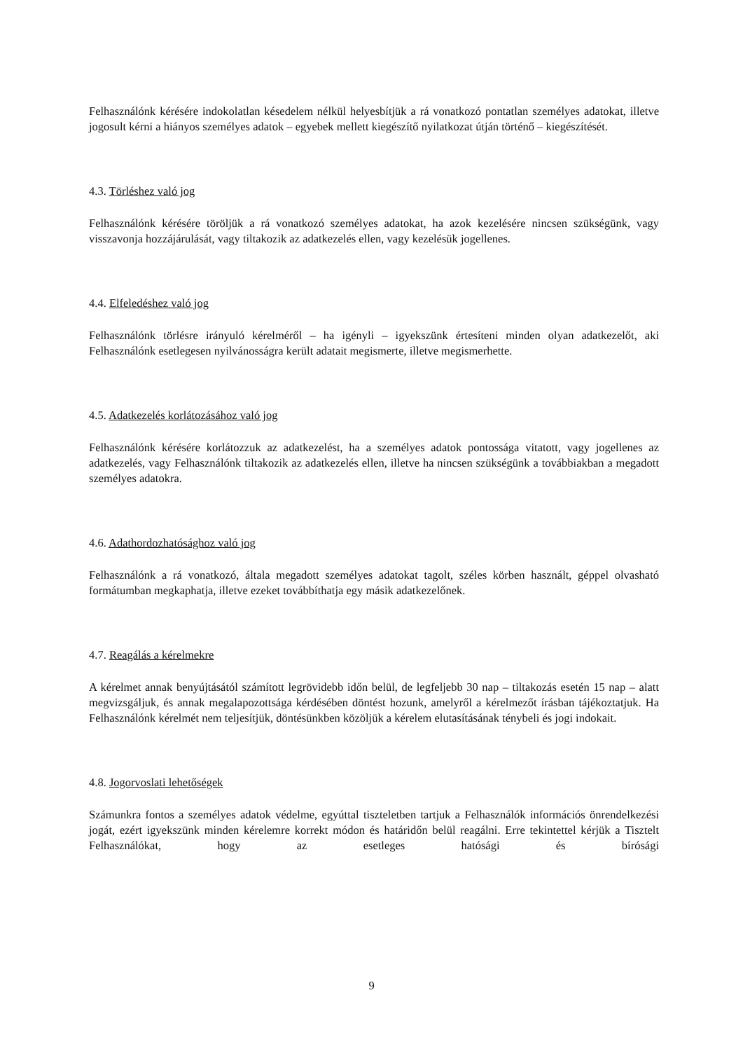Felhasználónk kérésére indokolatlan késedelem nélkül helyesbítjük a rá vonatkozó pontatlan személyes adatokat, illetve jogosult kérni a hiányos személyes adatok – egyebek mellett kiegészítő nyilatkozat útján történő – kiegészítését.
4.3. Törléshez való jog
Felhasználónk kérésére töröljük a rá vonatkozó személyes adatokat, ha azok kezelésére nincsen szükségünk, vagy visszavonja hozzájárulását, vagy tiltakozik az adatkezelés ellen, vagy kezelésük jogellenes.
4.4. Elfeledéshez való jog
Felhasználónk törlésre irányuló kérelméről – ha igényli – igyekszünk értesíteni minden olyan adatkezelőt, aki Felhasználónk esetlegesen nyilvánosságra került adatait megismerte, illetve megismerhette.
4.5. Adatkezelés korlátozásához való jog
Felhasználónk kérésére korlátozzuk az adatkezelést, ha a személyes adatok pontossága vitatott, vagy jogellenes az adatkezelés, vagy Felhasználónk tiltakozik az adatkezelés ellen, illetve ha nincsen szükségünk a továbbiakban a megadott személyes adatokra.
4.6. Adathordozhatósághoz való jog
Felhasználónk a rá vonatkozó, általa megadott személyes adatokat tagolt, széles körben használt, géppel olvasható formátumban megkaphatja, illetve ezeket továbbíthatja egy másik adatkezelőnek.
4.7. Reagálás a kérelmekre
A kérelmet annak benyújtásától számított legrövidebb időn belül, de legfeljebb 30 nap – tiltakozás esetén 15 nap – alatt megvizsgáljuk, és annak megalapozottsága kérdésében döntést hozunk, amelyről a kérelmezőt írásban tájékoztatjuk. Ha Felhasználónk kérelmét nem teljesítjük, döntésünkben közöljük a kérelem elutasításának ténybeli és jogi indokait.
4.8. Jogorvoslati lehetőségek
Számunkra fontos a személyes adatok védelme, egyúttal tiszteletben tartjuk a Felhasználók információs önrendelkezési jogát, ezért igyekszünk minden kérelemre korrekt módon és határidőn belül reagálni. Erre tekintettel kérjük a Tisztelt Felhasználókat, hogy az esetleges hatósági és bírósági
9